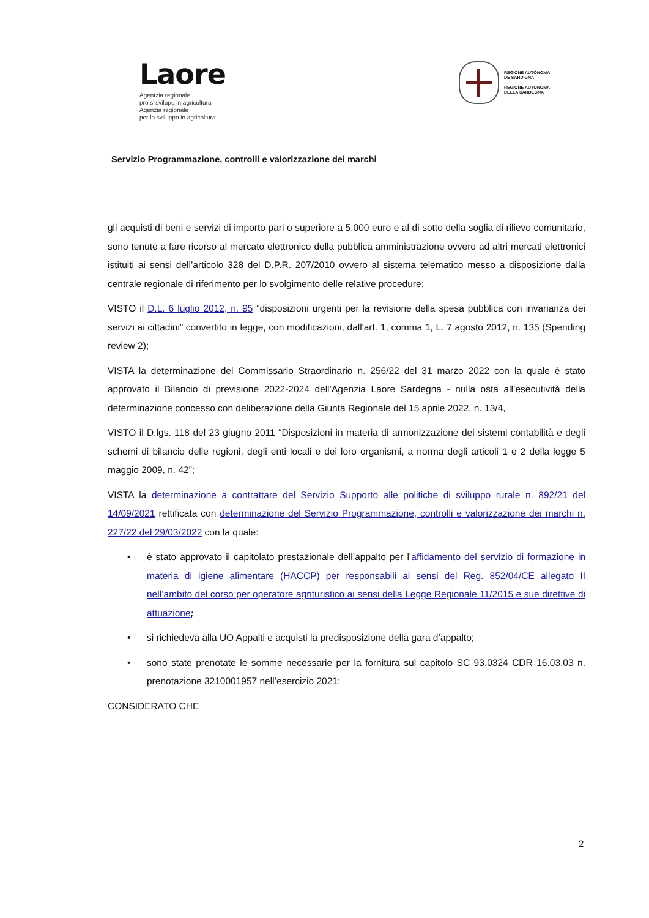Laore
Agentzia regionale
pro s'isvilupu in agricultura
Agenzia regionale
per lo sviluppo in agricoltura
REGIONE AUTÒNOMA
DE SARDIGNA
REGIONE AUTONOMA
DELLA SARDEGNA
Servizio Programmazione, controlli e valorizzazione dei marchi
gli acquisti di beni e servizi di importo pari o superiore a 5.000 euro e al di sotto della soglia di rilievo comunitario, sono tenute a fare ricorso al mercato elettronico della pubblica amministrazione ovvero ad altri mercati elettronici istituiti ai sensi dell’articolo 328 del D.P.R. 207/2010 ovvero al sistema telematico messo a disposizione dalla centrale regionale di riferimento per lo svolgimento delle relative procedure;
VISTO il D.L. 6 luglio 2012, n. 95 “disposizioni urgenti per la revisione della spesa pubblica con invarianza dei servizi ai cittadini” convertito in legge, con modificazioni, dall'art. 1, comma 1, L. 7 agosto 2012, n. 135 (Spending review 2);
VISTA la determinazione del Commissario Straordinario n. 256/22 del 31 marzo 2022 con la quale è stato approvato il Bilancio di previsione 2022-2024 dell’Agenzia Laore Sardegna - nulla osta all’esecutività della determinazione concesso con deliberazione della Giunta Regionale del 15 aprile 2022, n. 13/4,
VISTO il D.lgs. 118 del 23 giugno 2011 “Disposizioni in materia di armonizzazione dei sistemi contabilità e degli schemi di bilancio delle regioni, degli enti locali e dei loro organismi, a norma degli articoli 1 e 2 della legge 5 maggio 2009, n. 42”;
VISTA la determinazione a contrattare del Servizio Supporto alle politiche di sviluppo rurale n. 892/21 del 14/09/2021 rettificata con determinazione del Servizio Programmazione, controlli e valorizzazione dei marchi n. 227/22 del 29/03/2022 con la quale:
• è stato approvato il capitolato prestazionale dell’appalto per l’affidamento del servizio di formazione in materia di igiene alimentare (HACCP) per responsabili ai sensi del Reg. 852/04/CE allegato II nell’ambito del corso per operatore agrituristico ai sensi della Legge Regionale 11/2015 e sue direttive di attuazione;
• si richiedeva alla UO Appalti e acquisti la predisposizione della gara d’appalto;
• sono state prenotate le somme necessarie per la fornitura sul capitolo SC 93.0324 CDR 16.03.03 n. prenotazione 3210001957 nell’esercizio 2021;
CONSIDERATO CHE
2